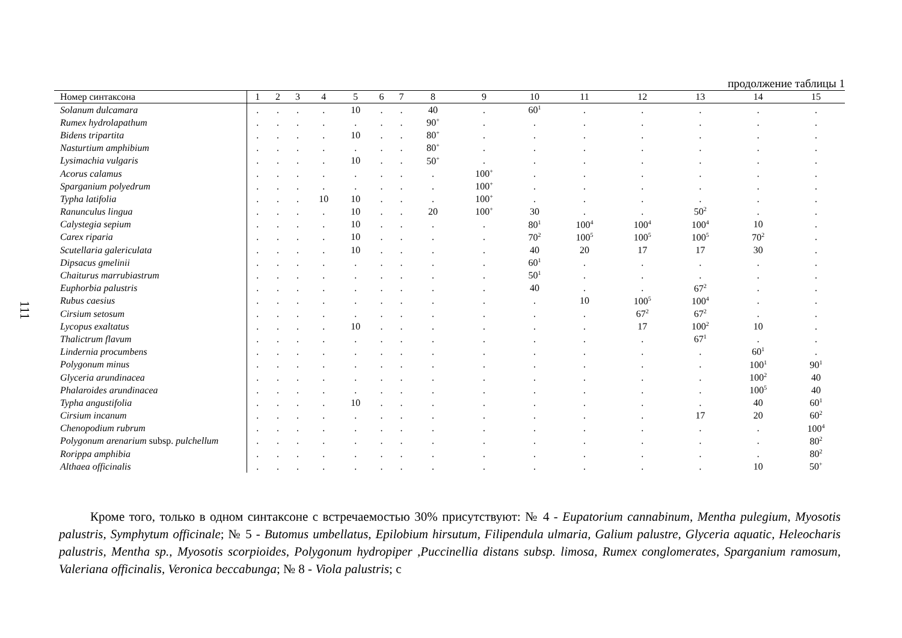111
продолжение таблицы 1
| Номер синтаксона | 1 | 2 | 3 | 4 | 5 | 6 | 7 | 8 | 9 | 10 | 11 | 12 | 13 | 14 | 15 |
| --- | --- | --- | --- | --- | --- | --- | --- | --- | --- | --- | --- | --- | --- | --- | --- |
| Solanum dulcamara | . | . | . | . | 10 | . | . | 40 | . | 60<sup>1</sup> | . | . | . | . | . |
| Rumex hydrolapathum | . | . | . | . | . | . | . | 90<sup>+</sup> | . | . | . | . | . | . | . |
| Bidens tripartita | . | . | . | . | 10 | . | . | 80<sup>+</sup> | . | . | . | . | . | . | . |
| Nasturtium amphibium | . | . | . | . | . | . | . | 80<sup>+</sup> | . | . | . | . | . | . | . |
| Lysimachia vulgaris | . | . | . | . | 10 | . | . | 50<sup>+</sup> | . | . | . | . | . | . | . |
| Acorus calamus | . | . | . | . | . | . | . | . | 100<sup>+</sup> | . | . | . | . | . | . |
| Sparganium polyedrum | . | . | . | . | . | . | . | . | 100<sup>+</sup> | . | . | . | . | . | . |
| Typha latifolia | . | . | . | 10 | 10 | . | . | . | 100<sup>+</sup> | . | . | . | . | . | . |
| Ranunculus lingua | . | . | . | . | 10 | . | . | 20 | 100<sup>+</sup> | 30 | . | . | 50<sup>2</sup> | . | . |
| Calystegia sepium | . | . | . | . | 10 | . | . | . | . | 80<sup>1</sup> | 100<sup>4</sup> | 100<sup>4</sup> | 100<sup>4</sup> | 10 | . |
| Carex riparia | . | . | . | . | 10 | . | . | . | . | 70<sup>2</sup> | 100<sup>5</sup> | 100<sup>5</sup> | 100<sup>5</sup> | 70<sup>2</sup> | . |
| Scutellaria galericulata | . | . | . | . | 10 | . | . | . | . | 40 | 20 | 17 | 17 | 30 | . |
| Dipsacus gmelinii | . | . | . | . | . | . | . | . | . | 60<sup>1</sup> | . | . | . | . | . |
| Chaiturus marrubiastrum | . | . | . | . | . | . | . | . | . | 50<sup>1</sup> | . | . | . | . | . |
| Euphorbia palustris | . | . | . | . | . | . | . | . | . | 40 | . | . | 67<sup>2</sup> | . | . |
| Rubus caesius | . | . | . | . | . | . | . | . | . | . | 10 | 100<sup>5</sup> | 100<sup>4</sup> | . | . |
| Cirsium setosum | . | . | . | . | . | . | . | . | . | . | . | 67<sup>2</sup> | 67<sup>2</sup> | . | . |
| Lycopus exaltatus | . | . | . | . | 10 | . | . | . | . | . | . | 17 | 100<sup>2</sup> | 10 | . |
| Thalictrum flavum | . | . | . | . | . | . | . | . | . | . | . | . | 67<sup>1</sup> | . | . |
| Lindernia procumbens | . | . | . | . | . | . | . | . | . | . | . | . | . | 60<sup>1</sup> | . |
| Polygonum minus | . | . | . | . | . | . | . | . | . | . | . | . | . | 100<sup>1</sup> | 90<sup>1</sup> |
| Glyceria arundinacea | . | . | . | . | . | . | . | . | . | . | . | . | . | 100<sup>2</sup> | 40 |
| Phalaroides arundinacea | . | . | . | . | . | . | . | . | . | . | . | . | . | 100<sup>5</sup> | 40 |
| Typha angustifolia | . | . | . | . | 10 | . | . | . | . | . | . | . | . | 40 | 60<sup>1</sup> |
| Cirsium incanum | . | . | . | . | . | . | . | . | . | . | . | . | 17 | 20 | 60<sup>2</sup> |
| Chenopodium rubrum | . | . | . | . | . | . | . | . | . | . | . | . | . | . | 100<sup>4</sup> |
| Polygonum arenarium subsp. pulchellum | . | . | . | . | . | . | . | . | . | . | . | . | . | . | 80<sup>2</sup> |
| Rorippa amphibia | . | . | . | . | . | . | . | . | . | . | . | . | . | . | 80<sup>2</sup> |
| Althaea officinalis | . | . | . | . | . | . | . | . | . | . | . | . | . | 10 | 50<sup>+</sup> |
Кроме того, только в одном синтаксоне с встречаемостью 30% присутствуют: № 4 - Eupatorium cannabinum, Mentha pulegium, Myosotis palustris, Symphytum officinale; № 5 - Butomus umbellatus, Epilobium hirsutum, Filipendula ulmaria, Galium palustre, Glyceria aquatic, Heleocharis palustris, Mentha sp., Myosotis scorpioides, Polygonum hydropiper ,Puccinellia distans subsp. limosa, Rumex conglomerates, Sparganium ramosum, Valeriana officinalis, Veronica beccabunga; № 8 - Viola palustris; с